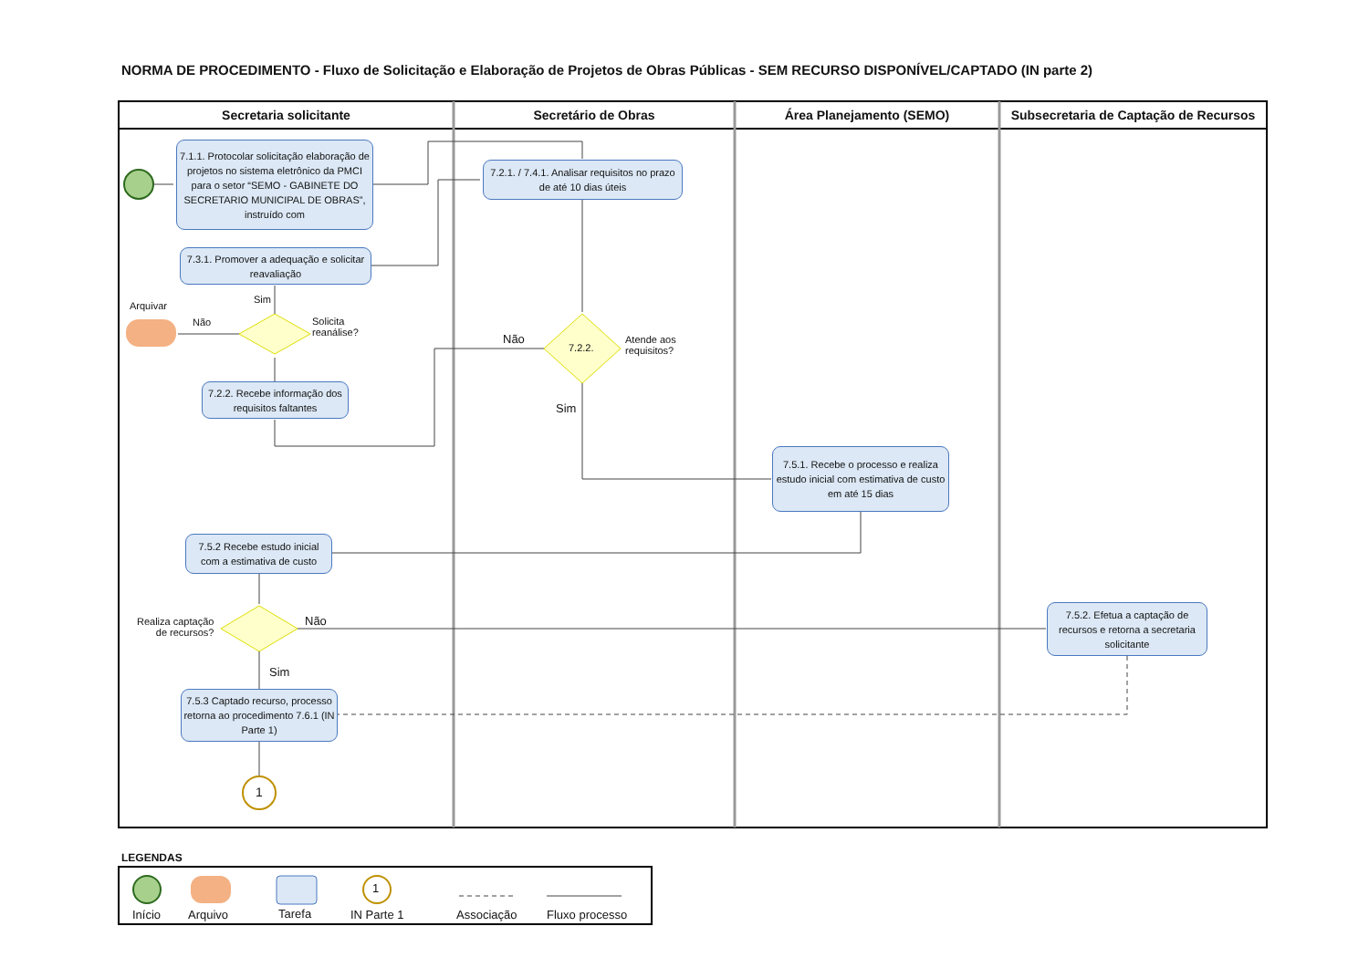NORMA DE PROCEDIMENTO - Fluxo de Solicitação e Elaboração de Projetos de Obras Públicas - SEM RECURSO DISPONÍVEL/CAPTADO (IN parte 2)
Secretaria solicitante Secretário de Obras Área Planejamento (SEMO)
Subsecretaria de Captação de Recursos
7.1.1. Protocolar solicitação elaboração de projetos no sistema eletrônico da PMCI para o setor “SEMO - GABINETE DO SECRETARIO MUNICIPAL DE OBRAS”, instruído com
7.2.1. / 7.4.1. Analisar requisitos no prazo de até 10 dias úteis
7.3.1. Promover a adequação e solicitar reavaliação
Arquivar
Sim
Não
Solicita
reanálise?
Não
7.2.2.
Atende aos
requisitos?
7.2.2. Recebe informação dos requisitos faltantes
Sim
7.5.1. Recebe o processo e realiza estudo inicial com estimativa de custo em até 15 dias
7.5.2 Recebe estudo inicial com a estimativa de custo
Realiza captação
de recursos?
Não
7.5.2. Efetua a captação de recursos e retorna a secretaria solicitante
Sim
7.5.3 Captado recurso, processo retorna ao procedimento 7.6.1 (IN Parte 1)
1
LEGENDAS
1
Início Arquivo Tarefa IN Parte 1 Associação Fluxo processo